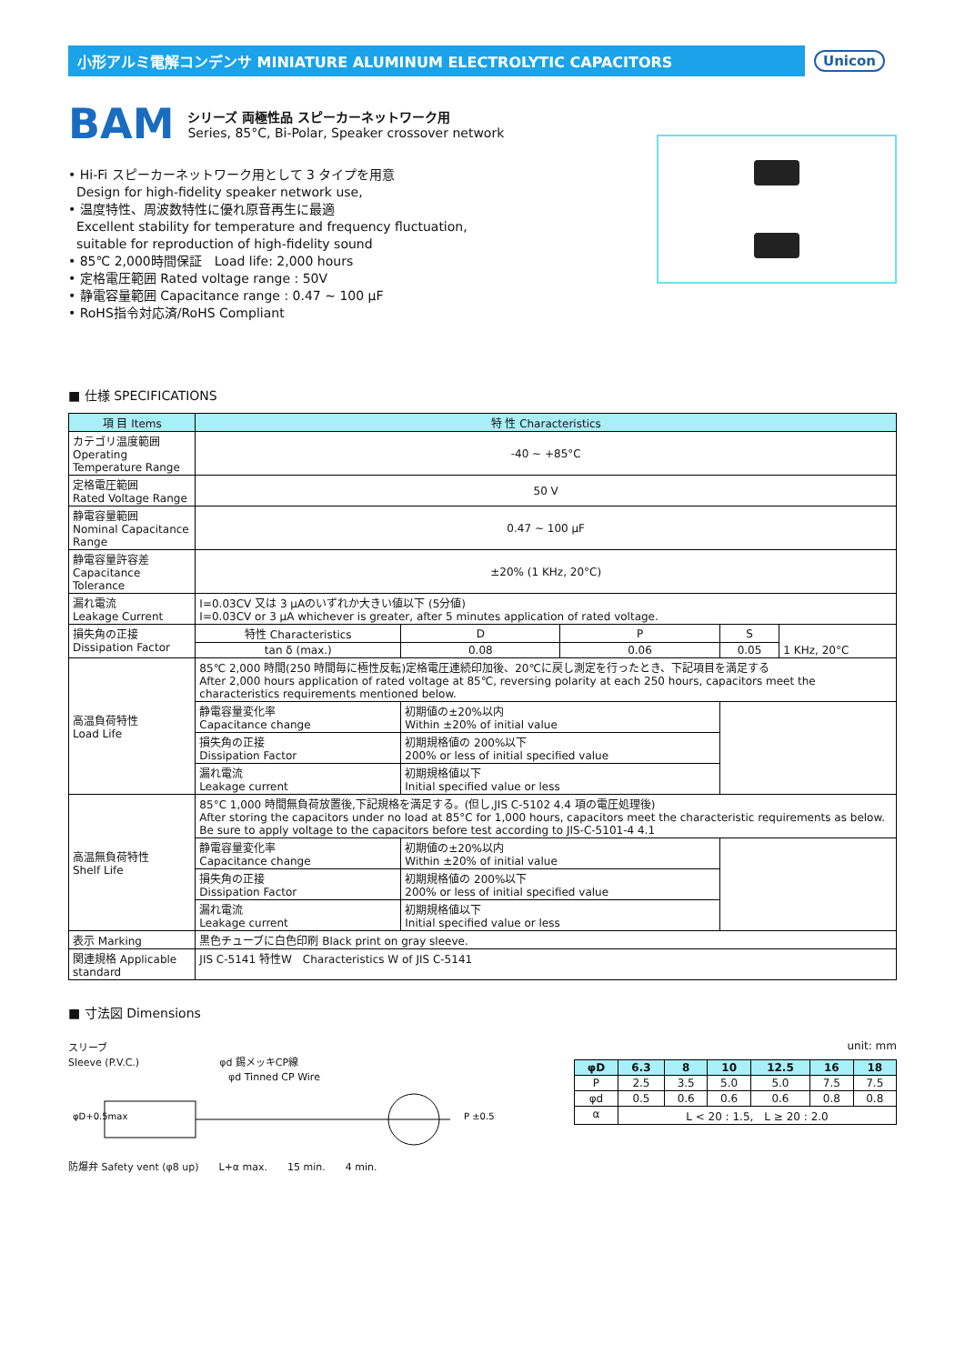小形アルミ電解コンデンサ MINIATURE ALUMINUM ELECTROLYTIC CAPACITORS
Unicon
BAM
シリーズ 両極性品 スピーカーネットワーク用
Series, 85°C, Bi-Polar, Speaker crossover network
• Hi-Fi スピーカーネットワーク用として 3 タイプを用意
Design for high-fidelity speaker network use,
• 温度特性、周波数特性に優れ原音再生に最適
Excellent stability for temperature and frequency fluctuation,
suitable for reproduction of high-fidelity sound
• 85℃ 2,000時間保証　Load life: 2,000 hours
• 定格電圧範囲 Rated voltage range : 50V
• 静電容量範囲 Capacitance range : 0.47 ~ 100 µF
• RoHS指令対応済/RoHS Compliant
■ 仕様 SPECIFICATIONS
| 項 目 Items | 特 性 Characteristics | | | | |
| --- | --- | --- | --- | --- | --- |
| カテゴリ温度範囲 Operating Temperature Range | -40 ~ +85°C | | | | |
| 定格電圧範囲 Rated Voltage Range | 50 V | | | | |
| 静電容量範囲 Nominal Capacitance Range | 0.47 ~ 100 µF | | | | |
| 静電容量許容差 Capacitance Tolerance | ±20% (1 KHz, 20°C) | | | | |
| 漏れ電流 Leakage Current | I=0.03CV 又は 3 µAのいずれか大きい値以下 (5分値) I=0.03CV or 3 µA whichever is greater, after 5 minutes application of rated voltage. | | | | |
| 損失角の正接 Dissipation Factor | 特性 Characteristics | D | P | S | 1 KHz, 20°C |
| | tan δ (max.) | 0.08 | 0.06 | 0.05 | |
| 高温負荷特性 Load Life | 85℃ 2,000 時間(250 時間毎に極性反転)定格電圧連続印加後、20℃に戻し測定を行ったとき、下記項目を満足する After 2,000 hours application of rated voltage at 85℃, reversing polarity at each 250 hours, capacitors meet the characteristics requirements mentioned below. | | | | |
| | 静電容量変化率 Capacitance change | 初期値の±20%以内 Within ±20% of initial value | | | |
| | 損失角の正接 Dissipation Factor | 初期規格値の 200%以下 200% or less of initial specified value | | | |
| | 漏れ電流 Leakage current | 初期規格値以下 Initial specified value or less | | | |
| 高温無負荷特性 Shelf Life | 85°C 1,000 時間無負荷放置後,下記規格を満足する。(但し,JIS C-5102 4.4 項の電圧処理後) After storing the capacitors under no load at 85°C for 1,000 hours, capacitors meet the characteristic requirements as below. Be sure to apply voltage to the capacitors before test according to JIS-C-5101-4 4.1 | | | | |
| | 静電容量変化率 Capacitance change | 初期値の±20%以内 Within ±20% of initial value | | | |
| | 損失角の正接 Dissipation Factor | 初期規格値の 200%以下 200% or less of initial specified value | | | |
| | 漏れ電流 Leakage current | 初期規格値以下 Initial specified value or less | | | |
| 表示 Marking | 黒色チューブに白色印刷 Black print on gray sleeve. | | | | |
| 関連規格 Applicable standard | JIS C-5141 特性W Characteristics W of JIS C-5141 | | | | |
■ 寸法図 Dimensions
スリーブ
Sleeve (P.V.C.)　　　　　　　　φd 錫メッキCP線
　　　　　　　　　　　　　　　　φd Tinned CP Wire
φD+0.5max
P ±0.5
防爆弁 Safety vent (φ8 up)　　L+α max.　　15 min.　　4 min.
unit: mm
| φD | 6.3 | 8 | 10 | 12.5 | 16 | 18 |
| --- | --- | --- | --- | --- | --- | --- |
| P | 2.5 | 3.5 | 5.0 | 5.0 | 7.5 | 7.5 |
| φd | 0.5 | 0.6 | 0.6 | 0.6 | 0.8 | 0.8 |
| α | L < 20 : 1.5, L ≥ 20 : 2.0 | | | | | |